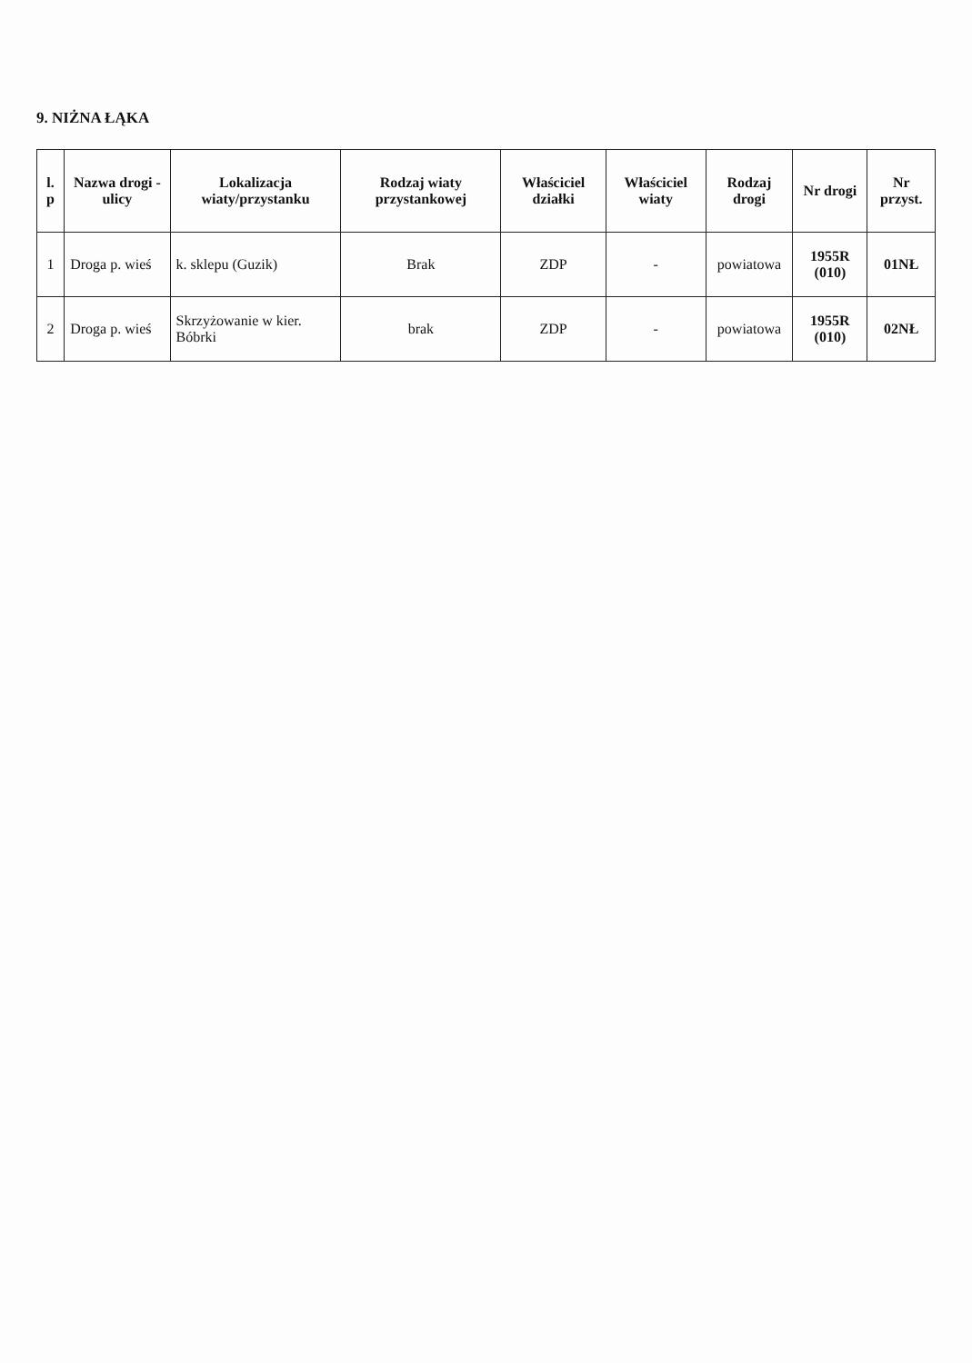9. NIŻNA ŁĄKA
| l. p | Nazwa drogi - ulicy | Lokalizacja wiaty/przystanku | Rodzaj wiaty przystankowej | Właściciel działki | Właściciel wiaty | Rodzaj drogi | Nr drogi | Nr przyst. |
| --- | --- | --- | --- | --- | --- | --- | --- | --- |
| 1 | Droga p. wieś | k. sklepu (Guzik) | Brak | ZDP | - | powiatowa | 1955R (010) | 01NŁ |
| 2 | Droga p. wieś | Skrzyżowanie w kier. Bóbrki | brak | ZDP | - | powiatowa | 1955R (010) | 02NŁ |